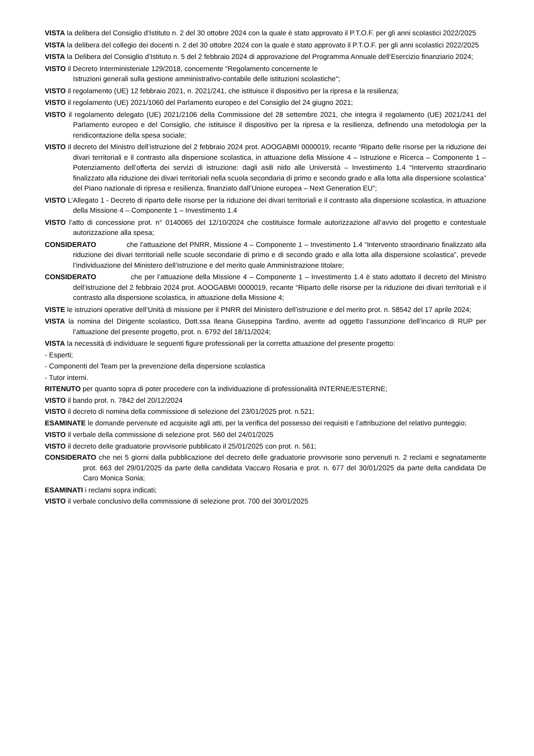VISTA la delibera del Consiglio d’Istituto n. 2 del 30 ottobre 2024 con la quale è stato approvato il P.T.O.F. per gli anni scolastici 2022/2025
VISTA la delibera del collegio dei docenti n. 2 del 30 ottobre 2024 con la quale è stato approvato il P.T.O.F. per gli anni scolastici 2022/2025
VISTA la Delibera del Consiglio d’Istituto n. 5 del 2 febbraio 2024 di approvazione del Programma Annuale dell’Esercizio finanziario 2024;
VISTO il Decreto Interministeriale 129/2018, concernente “Regolamento concernente le
Istruzioni generali sulla gestione amministrativo-contabile delle istituzioni scolastiche";
VISTO il regolamento (UE) 12 febbraio 2021, n. 2021/241, che istituisce il dispositivo per la ripresa e la resilienza;
VISTO il regolamento (UE) 2021/1060 del Parlamento europeo e del Consiglio del 24 giugno 2021;
VISTO il regolamento delegato (UE) 2021/2106 della Commissione del 28 settembre 2021, che integra il regolamento (UE) 2021/241 del Parlamento europeo e del Consiglio, che istituisce il dispositivo per la ripresa e la resilienza, definendo una metodologia per la rendicontazione della spesa sociale;
VISTO il decreto del Ministro dell’istruzione del 2 febbraio 2024 prot. AOOGABMI 0000019, recante “Riparto delle risorse per la riduzione dei divari territoriali e il contrasto alla dispersione scolastica, in attuazione della Missione 4 – Istruzione e Ricerca – Componente 1 – Potenziamento dell’offerta dei servizi di istruzione: dagli asili nido alle Università – Investimento 1.4 “Intervento straordinario finalizzato alla riduzione dei divari territoriali nella scuola secondaria di primo e secondo grado e alla lotta alla dispersione scolastica” del Piano nazionale di ripresa e resilienza, finanziato dall’Unione europea – Next Generation EU”;
VISTO L’Allegato 1 - Decreto di riparto delle risorse per la riduzione dei divari territoriali e il contrasto alla dispersione scolastica, in attuazione della Missione 4 – Componente 1 – Investimento 1.4
VISTO l’atto di concessione prot. n° 0140065 del 12/10/2024 che costituisce formale autorizzazione all’avvio del progetto e contestuale autorizzazione alla spesa;
CONSIDERATO che l’attuazione del PNRR, Missione 4 – Componente 1 – Investimento 1.4 “Intervento straordinario finalizzato alla riduzione dei divari territoriali nelle scuole secondarie di primo e di secondo grado e alla lotta alla dispersione scolastica”, prevede l’individuazione del Ministero dell’istruzione e del merito quale Amministrazione titolare;
CONSIDERATO che per l’attuazione della Missione 4 – Componente 1 – Investimento 1.4 è stato adottato il decreto del Ministro dell’istruzione del 2 febbraio 2024 prot. AOOGABMI 0000019, recante “Riparto delle risorse per la riduzione dei divari territoriali e il contrasto alla dispersione scolastica, in attuazione della Missione 4;
VISTE le istruzioni operative dell’Unità di missione per il PNRR del Ministero dell’istruzione e del merito prot. n. 58542 del 17 aprile 2024;
VISTA la nomina del Dirigente scolastico, Dott.ssa Ileana Giuseppina Tardino, avente ad oggetto l’assunzione dell’incarico di RUP per l’attuazione del presente progetto, prot. n. 6792 del 18/11/2024;
VISTA la necessità di individuare le seguenti figure professionali per la corretta attuazione del presente progetto:
- Esperti;
- Componenti del Team per la prevenzione della dispersione scolastica
- Tutor interni.
RITENUTO per quanto sopra di poter procedere con la individuazione di professionalità INTERNE/ESTERNE;
VISTO il bando prot. n. 7842 del 20/12/2024
VISTO il decreto di nomina della commissione di selezione del 23/01/2025 prot. n.521;
ESAMINATE le domande pervenute ed acquisite agli atti, per la verifica del possesso dei requisiti e l’attribuzione del relativo punteggio;
VISTO il verbale della commissione di selezione prot. 560 del 24/01/2025
VISTO il decreto delle graduatorie provvisorie pubblicato il 25/01/2025 con prot. n. 561;
CONSIDERATO che nei 5 giorni dalla pubblicazione del decreto delle graduatorie provvisorie sono pervenuti n. 2 reclami e segnatamente prot. 663 del 29/01/2025 da parte della candidata Vaccaro Rosaria e prot. n. 677 del 30/01/2025 da parte della candidata De Caro Monica Sonia;
ESAMINATI i reclami sopra indicati;
VISTO il verbale conclusivo della commissione di selezione prot. 700 del 30/01/2025